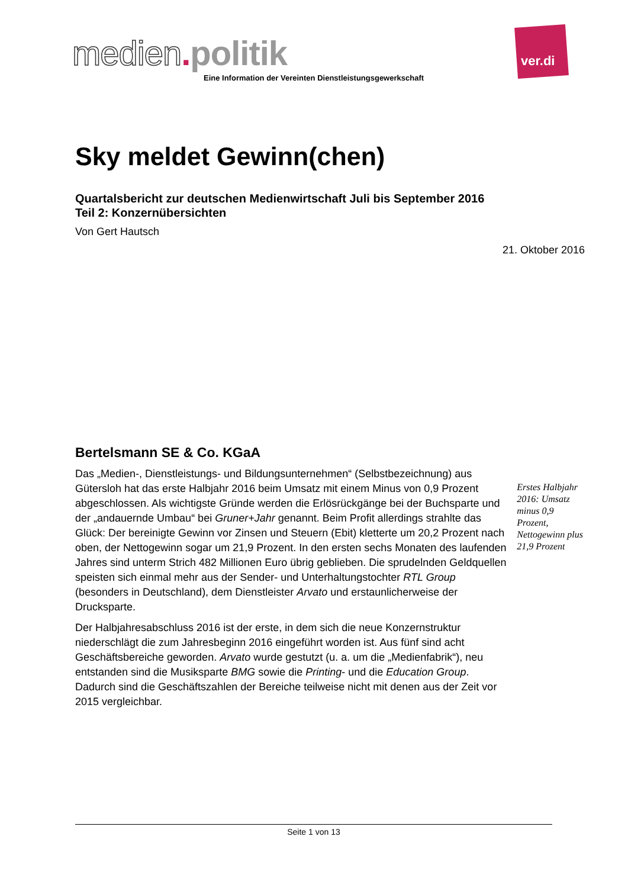medien. politik
Eine Information der Vereinten Dienstleistungsgewerkschaft
ver.di
Sky meldet Gewinn(chen)
Quartalsbericht zur deutschen Medienwirtschaft Juli bis September 2016
Teil 2: Konzernübersichten
Von Gert Hautsch
21. Oktober 2016
Bertelsmann SE & Co. KGaA
Das „Medien-, Dienstleistungs- und Bildungsunternehmen“ (Selbstbezeichnung) aus Gütersloh hat das erste Halbjahr 2016 beim Umsatz mit einem Minus von 0,9 Prozent abgeschlossen. Als wichtigste Gründe werden die Erlösrückgänge bei der Buchsparte und der „andauernde Umbau“ bei Gruner+Jahr genannt. Beim Profit allerdings strahlte das Glück: Der bereinigte Gewinn vor Zinsen und Steuern (Ebit) kletterte um 20,2 Prozent nach oben, der Nettogewinn sogar um 21,9 Prozent. In den ersten sechs Monaten des laufenden Jahres sind unterm Strich 482 Millionen Euro übrig geblieben. Die sprudelnden Geldquellen speisten sich einmal mehr aus der Sender- und Unterhaltungstochter RTL Group (besonders in Deutschland), dem Dienstleister Arvato und erstaunlicherweise der Drucksparte.
Der Halbjahresabschluss 2016 ist der erste, in dem sich die neue Konzernstruktur niederschlägt die zum Jahresbeginn 2016 eingeführt worden ist. Aus fünf sind acht Geschäftsbereiche geworden. Arvato wurde gestutzt (u. a. um die „Medienfabrik“), neu entstanden sind die Musiksparte BMG sowie die Printing- und die Education Group. Dadurch sind die Geschäftszahlen der Bereiche teilweise nicht mit denen aus der Zeit vor 2015 vergleichbar.
Erstes Halbjahr 2016: Umsatz minus 0,9 Prozent, Nettogewinn plus 21,9 Prozent
Seite 1 von 13